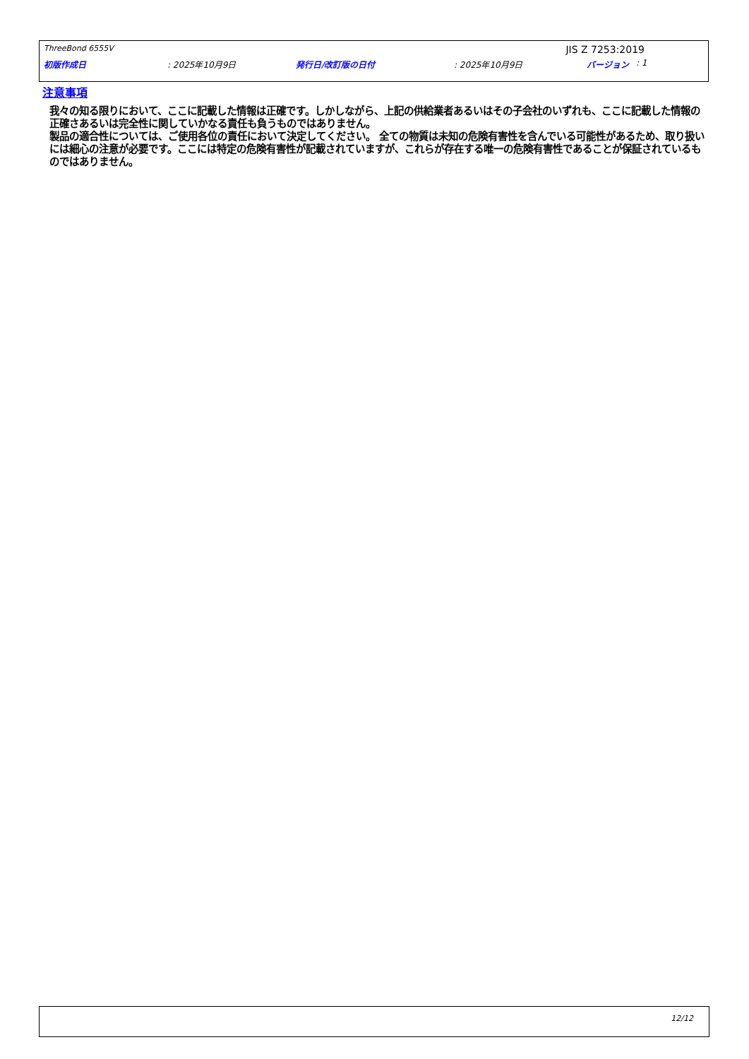ThreeBond 6555V JIS Z 7253:2019
初版作成日: 2025年10月9日 発行日/改訂版の日付: 2025年10月9日 バージョン: 1
注意事項
我々の知る限りにおいて、ここに記載した情報は正確です。しかしながら、上記の供給業者あるいはその子会社のいずれも、ここに記載した情報の正確さあるいは完全性に関していかなる責任も負うものではありません。
製品の適合性については、ご使用各位の責任において決定してください。 全ての物質は未知の危険有害性を含んでいる可能性があるため、取り扱いには細心の注意が必要です。ここには特定の危険有害性が記載されていますが、これらが存在する唯一の危険有害性であることが保証されているものではありません。
12/12